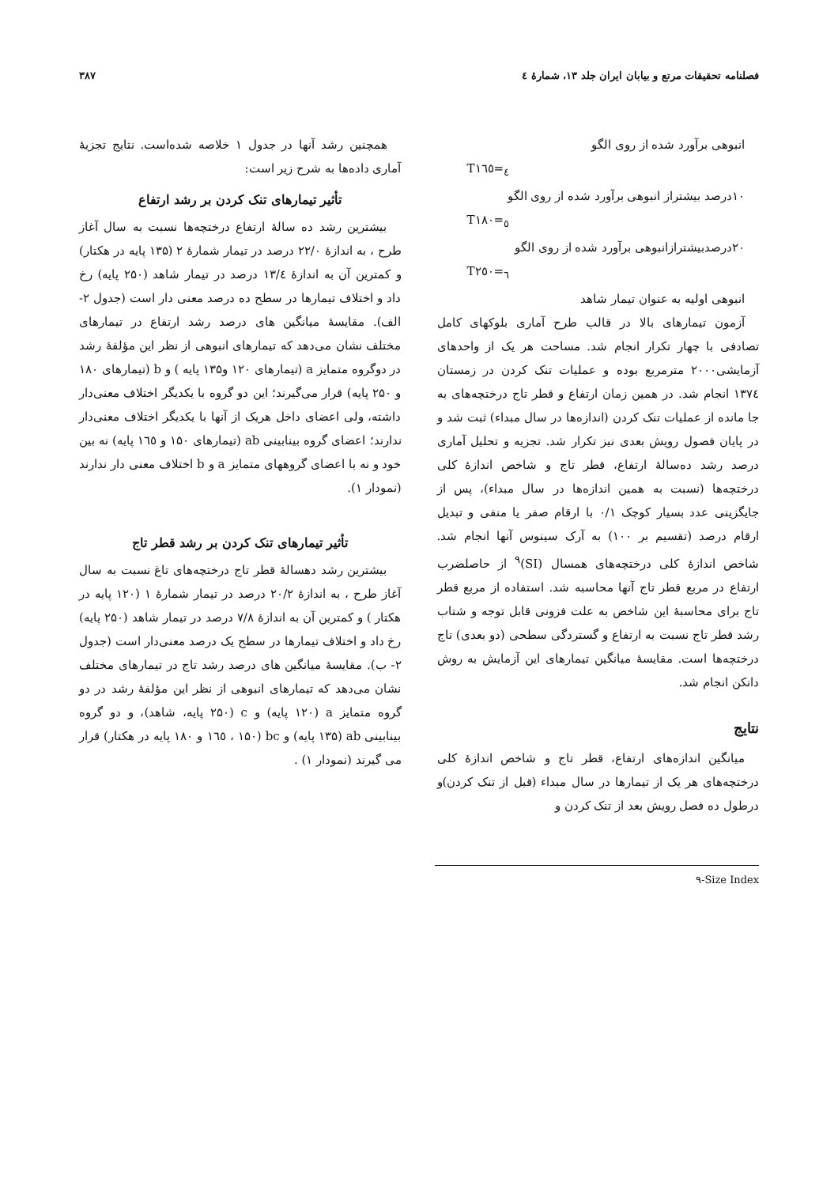فصلنامه تحقیقات مرتع و بیابان ایران جلد ۱۳، شمارهٔ ٤ ۳۸۷
انبوهی برآورد شده از روی الگو
T<sub>٤</sub>=١٦٥
۱۰درصد بیشتراز انبوهی برآورد شده از روی الگو
T<sub>٥</sub>=١٨٠
۲۰درصدبیشترازانبوهی برآورد شده از روی الگو
T<sub>٦</sub>=٢٥٠
انبوهی اولیه به عنوان تیمار شاهد
آزمون تیمارهای بالا در قالب طرح آماری بلوکهای کامل تصادفی با چهار تکرار انجام شد. مساحت هر یک از واحدهای آزمایشی۲۰۰۰ مترمربع بوده و عملیات تنک کردن در زمستان ١٣٧٤ انجام شد. در همین زمان ارتفاع و قطر تاج درختچه‌های به جا مانده از عملیات تنک کردن (اندازه‌ها در سال مبداء) ثبت شد و در پایان فصول رویش بعدی نیز تکرار شد. تجزیه و تحلیل آماری درصد رشد ده‌سالهٔ ارتفاع، قطر تاج و شاخص اندازهٔ کلی درختچه‌ها (نسبت به همین اندازه‌ها در سال مبداء)، پس از جایگزینی عدد بسیار کوچک ۰/۱ با ارقام صفر یا منفی و تبدیل ارقام درصد (تقسیم بر ۱۰۰) به آرک سینوس آنها انجام شد. شاخص اندازهٔ کلی درختچه‌های همسال (SI)<sup>۹</sup> از حاصلضرب ارتفاع در مربع قطر تاج آنها محاسبه شد. استفاده از مربع قطر تاج برای محاسبهٔ این شاخص به علت فزونی قابل توجه و شتاب رشد قطر تاج نسبت به ارتفاع و گستردگی سطحی (دو بعدی) تاج درختچه‌ها است. مقایسهٔ میانگین تیمارهای این آزمایش به روش دانکن انجام شد.
نتایج
میانگین اندازه‌های ارتفاع، قطر تاج و شاخص اندازهٔ کلی درختچه‌های هر یک از تیمارها در سال مبداء (قبل از تنک کردن)و درطول ده فصل رویش بعد از تنک کردن و
همچنین رشد آنها در جدول ۱ خلاصه شده‌است. نتایج تجزیهٔ آماری داده‌ها به شرح زیر است:
تأثیر تیمارهای تنک کردن بر رشد ارتفاع
بیشترین رشد ده سالهٔ ارتفاع درختچه‌ها نسبت به سال آغاز طرح ، به اندازهٔ ۲۲/۰ درصد در تیمار شمارهٔ ۲ (۱۳۵ پایه در هکتار) و کمترین آن به اندازهٔ ١٣/٤ درصد در تیمار شاهد (۲۵۰ پایه) رخ داد و اختلاف تیمارها در سطح ده درصد معنی دار است (جدول ۲- الف). مقایسهٔ میانگین های درصد رشد ارتفاع در تیمارهای مختلف نشان می‌دهد که تیمارهای انبوهی از نظر این مؤلفهٔ رشد در دوگروه متمایز a (تیمارهای ۱۲۰ و۱۳۵ پایه ) و b (تیمارهای ۱۸۰ و ۲۵۰ پایه) قرار می‌گیرند؛ این دو گروه با یکدیگر اختلاف معنی‌دار داشته، ولی اعضای داخل هریک از آنها با یکدیگر اختلاف معنی‌دار ندارند؛ اعضای گروه بینابینی ab (تیمارهای ۱۵۰ و ١٦٥ پایه) نه بین خود و نه با اعضای گروههای متمایز a و b اختلاف معنی دار ندارند (نمودار ۱).
تأثیر تیمارهای تنک کردن بر رشد قطر تاج
بیشترین رشد دهسالهٔ قطر تاج درختچه‌های تاغ نسبت به سال آغاز طرح ، به اندازهٔ ۲۰/۲ درصد در تیمار شمارهٔ ۱ (۱۲۰ پایه در هکتار ) و کمترین آن به اندازهٔ ۷/۸ درصد در تیمار شاهد (۲۵۰ پایه) رخ داد و اختلاف تیمارها در سطح یک درصد معنی‌دار است (جدول ۲- ب). مقایسهٔ میانگین های درصد رشد تاج در تیمارهای مختلف نشان می‌دهد که تیمارهای انبوهی از نظر این مؤلفهٔ رشد در دو گروه متمایز a (۱۲۰ پایه) و c (۲۵۰ پایه، شاهد)، و دو گروه بینابینی ab (۱۳۵ پایه) و bc (۱۵۰ ، ١٦٥ و ۱۸۰ پایه در هکتار) قرار می گیرند (نمودار ۱) .
۹-Size Index